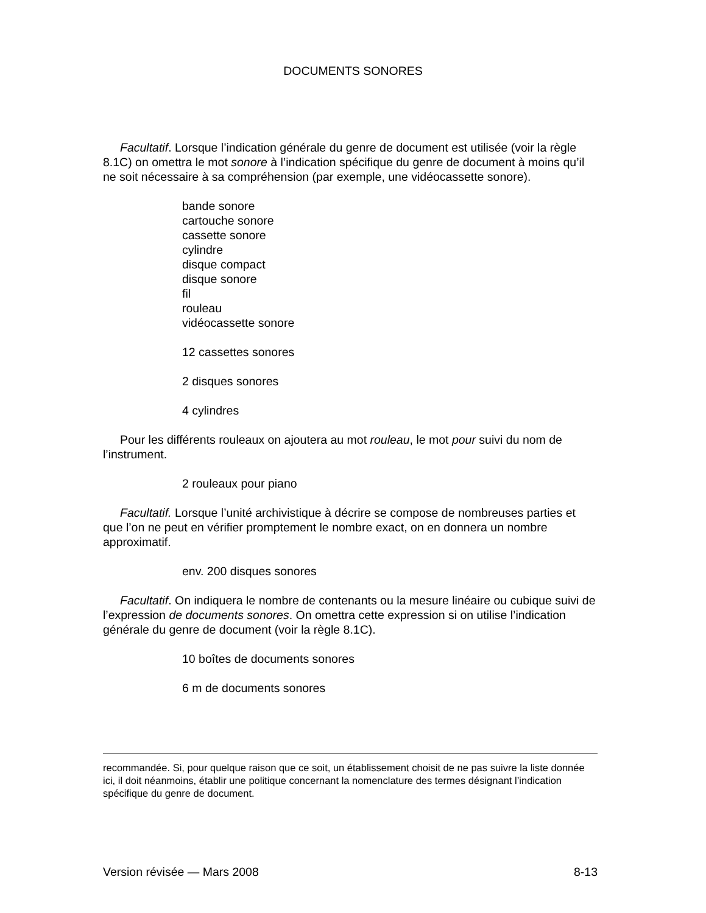DOCUMENTS SONORES
Facultatif. Lorsque l’indication générale du genre de document est utilisée (voir la règle 8.1C) on omettra le mot sonore à l’indication spécifique du genre de document à moins qu’il ne soit nécessaire à sa compréhension (par exemple, une vidéocassette sonore).
bande sonore
cartouche sonore
cassette sonore
cylindre
disque compact
disque sonore
fil
rouleau
vidéocassette sonore
12 cassettes sonores
2 disques sonores
4 cylindres
Pour les différents rouleaux on ajoutera au mot rouleau, le mot pour suivi du nom de l’instrument.
2 rouleaux pour piano
Facultatif. Lorsque l’unité archivistique à décrire se compose de nombreuses parties et que l’on ne peut en vérifier promptement le nombre exact, on en donnera un nombre approximatif.
env. 200 disques sonores
Facultatif. On indiquera le nombre de contenants ou la mesure linéaire ou cubique suivi de l’expression de documents sonores. On omettra cette expression si on utilise l’indication générale du genre de document (voir la règle 8.1C).
10 boîtes de documents sonores
6 m de documents sonores
recommandée. Si, pour quelque raison que ce soit, un établissement choisit de ne pas suivre la liste donnée ici, il doit néanmoins, établir une politique concernant la nomenclature des termes désignant l’indication spécifique du genre de document.
Version révisée — Mars 2008 8-13